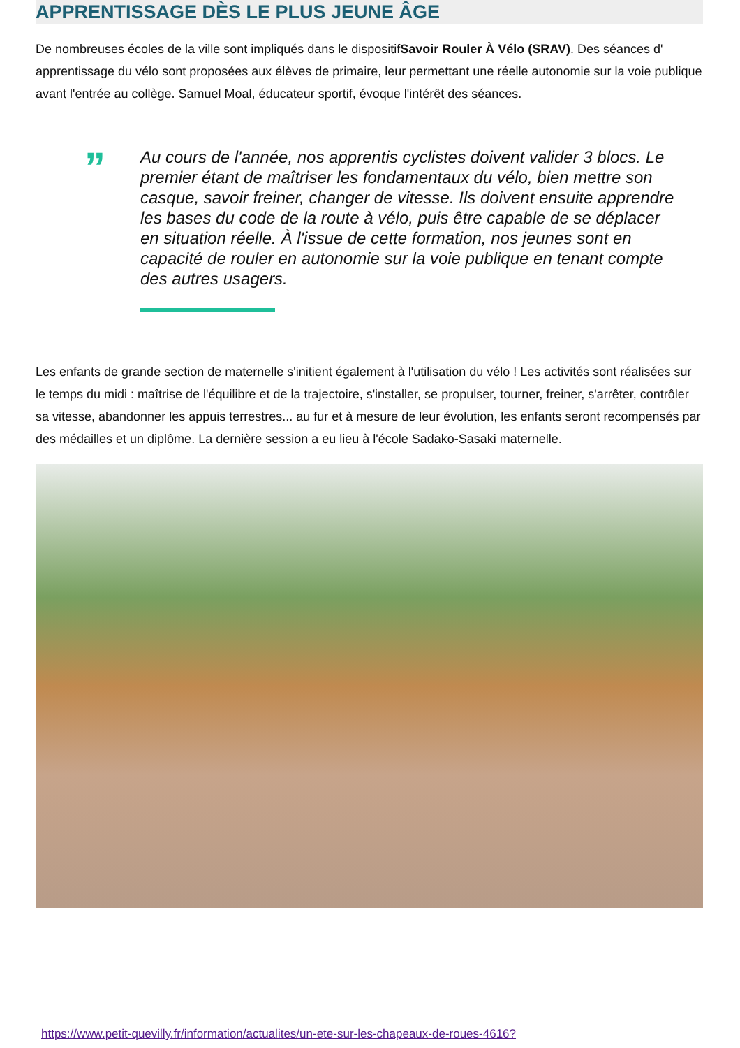APPRENTISSAGE DÈS LE PLUS JEUNE ÂGE
De nombreuses écoles de la ville sont impliqués dans le dispositifSavoir Rouler À Vélo (SRAV). Des séances d' apprentissage du vélo sont proposées aux élèves de primaire, leur permettant une réelle autonomie sur la voie publique avant l'entrée au collège. Samuel Moal, éducateur sportif, évoque l'intérêt des séances.
”
Au cours de l'année, nos apprentis cyclistes doivent valider 3 blocs. Le premier étant de maîtriser les fondamentaux du vélo, bien mettre son casque, savoir freiner, changer de vitesse. Ils doivent ensuite apprendre les bases du code de la route à vélo, puis être capable de se déplacer en situation réelle. À l'issue de cette formation, nos jeunes sont en capacité de rouler en autonomie sur la voie publique en tenant compte des autres usagers.
Les enfants de grande section de maternelle s'initient également à l'utilisation du vélo ! Les activités sont réalisées sur le temps du midi : maîtrise de l'équilibre et de la trajectoire, s'installer, se propulser, tourner, freiner, s'arrêter, contrôler sa vitesse, abandonner les appuis terrestres... au fur et à mesure de leur évolution, les enfants seront recompensés par des médailles et un diplôme. La dernière session a eu lieu à l'école Sadako-Sasaki maternelle.
https://www.petit-quevilly.fr/information/actualites/un-ete-sur-les-chapeaux-de-roues-4616?